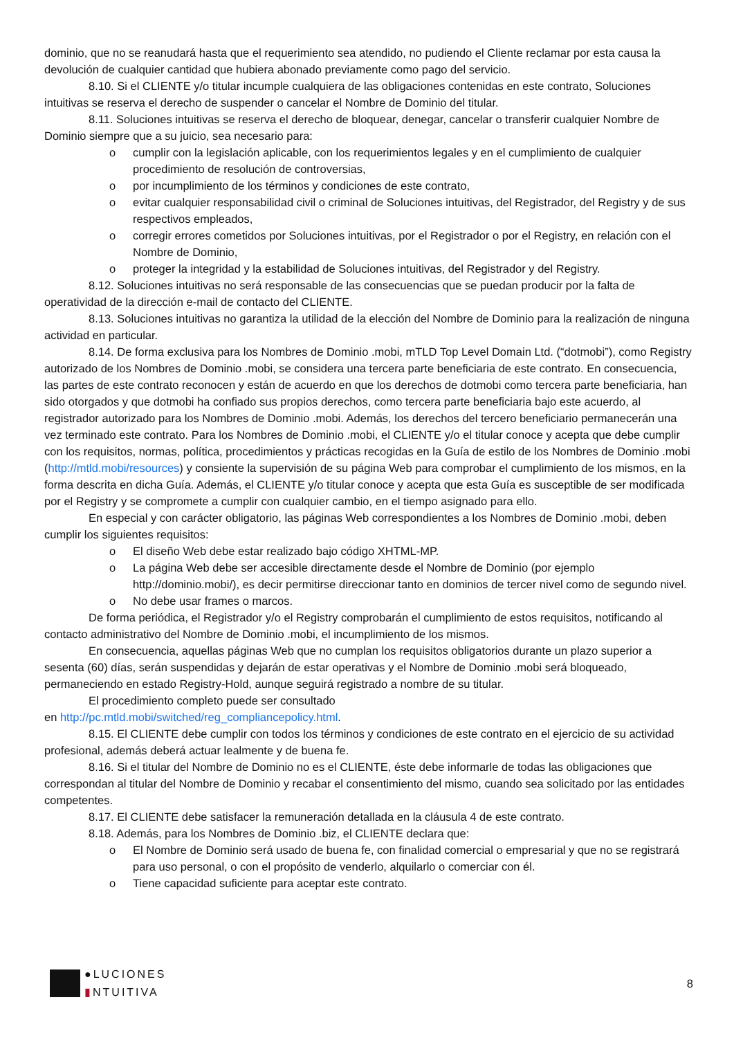dominio, que no se reanudará hasta que el requerimiento sea atendido, no pudiendo el Cliente reclamar por esta causa la devolución de cualquier cantidad que hubiera abonado previamente como pago del servicio.
8.10. Si el CLIENTE y/o titular incumple cualquiera de las obligaciones contenidas en este contrato, Soluciones intuitivas se reserva el derecho de suspender o cancelar el Nombre de Dominio del titular.
8.11. Soluciones intuitivas se reserva el derecho de bloquear, denegar, cancelar o transferir cualquier Nombre de Dominio siempre que a su juicio, sea necesario para:
o cumplir con la legislación aplicable, con los requerimientos legales y en el cumplimiento de cualquier procedimiento de resolución de controversias,
o por incumplimiento de los términos y condiciones de este contrato,
o evitar cualquier responsabilidad civil o criminal de Soluciones intuitivas, del Registrador, del Registry y de sus respectivos empleados,
o corregir errores cometidos por Soluciones intuitivas, por el Registrador o por el Registry, en relación con el Nombre de Dominio,
o proteger la integridad y la estabilidad de Soluciones intuitivas, del Registrador y del Registry.
8.12. Soluciones intuitivas no será responsable de las consecuencias que se puedan producir por la falta de operatividad de la dirección e-mail de contacto del CLIENTE.
8.13. Soluciones intuitivas no garantiza la utilidad de la elección del Nombre de Dominio para la realización de ninguna actividad en particular.
8.14. De forma exclusiva para los Nombres de Dominio .mobi, mTLD Top Level Domain Ltd. (“dotmobi”), como Registry autorizado de los Nombres de Dominio .mobi, se considera una tercera parte beneficiaria de este contrato. En consecuencia, las partes de este contrato reconocen y están de acuerdo en que los derechos de dotmobi como tercera parte beneficiaria, han sido otorgados y que dotmobi ha confiado sus propios derechos, como tercera parte beneficiaria bajo este acuerdo, al registrador autorizado para los Nombres de Dominio .mobi. Además, los derechos del tercero beneficiario permanecerán una vez terminado este contrato. Para los Nombres de Dominio .mobi, el CLIENTE y/o el titular conoce y acepta que debe cumplir con los requisitos, normas, política, procedimientos y prácticas recogidas en la Guía de estilo de los Nombres de Dominio .mobi (http://mtld.mobi/resources) y consiente la supervisión de su página Web para comprobar el cumplimiento de los mismos, en la forma descrita en dicha Guía. Además, el CLIENTE y/o titular conoce y acepta que esta Guía es susceptible de ser modificada por el Registry y se compromete a cumplir con cualquier cambio, en el tiempo asignado para ello.
En especial y con carácter obligatorio, las páginas Web correspondientes a los Nombres de Dominio .mobi, deben cumplir los siguientes requisitos:
o El diseño Web debe estar realizado bajo código XHTML-MP.
o La página Web debe ser accesible directamente desde el Nombre de Dominio (por ejemplo http://dominio.mobi/), es decir permitirse direccionar tanto en dominios de tercer nivel como de segundo nivel.
o No debe usar frames o marcos.
De forma periódica, el Registrador y/o el Registry comprobarán el cumplimiento de estos requisitos, notificando al contacto administrativo del Nombre de Dominio .mobi, el incumplimiento de los mismos.
En consecuencia, aquellas páginas Web que no cumplan los requisitos obligatorios durante un plazo superior a sesenta (60) días, serán suspendidas y dejarán de estar operativas y el Nombre de Dominio .mobi será bloqueado, permaneciendo en estado Registry-Hold, aunque seguirá registrado a nombre de su titular.
El procedimiento completo puede ser consultado
en http://pc.mtld.mobi/switched/reg_compliancepolicy.html.
8.15. El CLIENTE debe cumplir con todos los términos y condiciones de este contrato en el ejercicio de su actividad profesional, además deberá actuar lealmente y de buena fe.
8.16. Si el titular del Nombre de Dominio no es el CLIENTE, éste debe informarle de todas las obligaciones que correspondan al titular del Nombre de Dominio y recabar el consentimiento del mismo, cuando sea solicitado por las entidades competentes.
8.17. El CLIENTE debe satisfacer la remuneración detallada en la cláusula 4 de este contrato.
8.18. Además, para los Nombres de Dominio .biz, el CLIENTE declara que:
o El Nombre de Dominio será usado de buena fe, con finalidad comercial o empresarial y que no se registrará para uso personal, o con el propósito de venderlo, alquilarlo o comerciar con él.
o Tiene capacidad suficiente para aceptar este contrato.
●LUCIONES
▮NTUITIVA
8